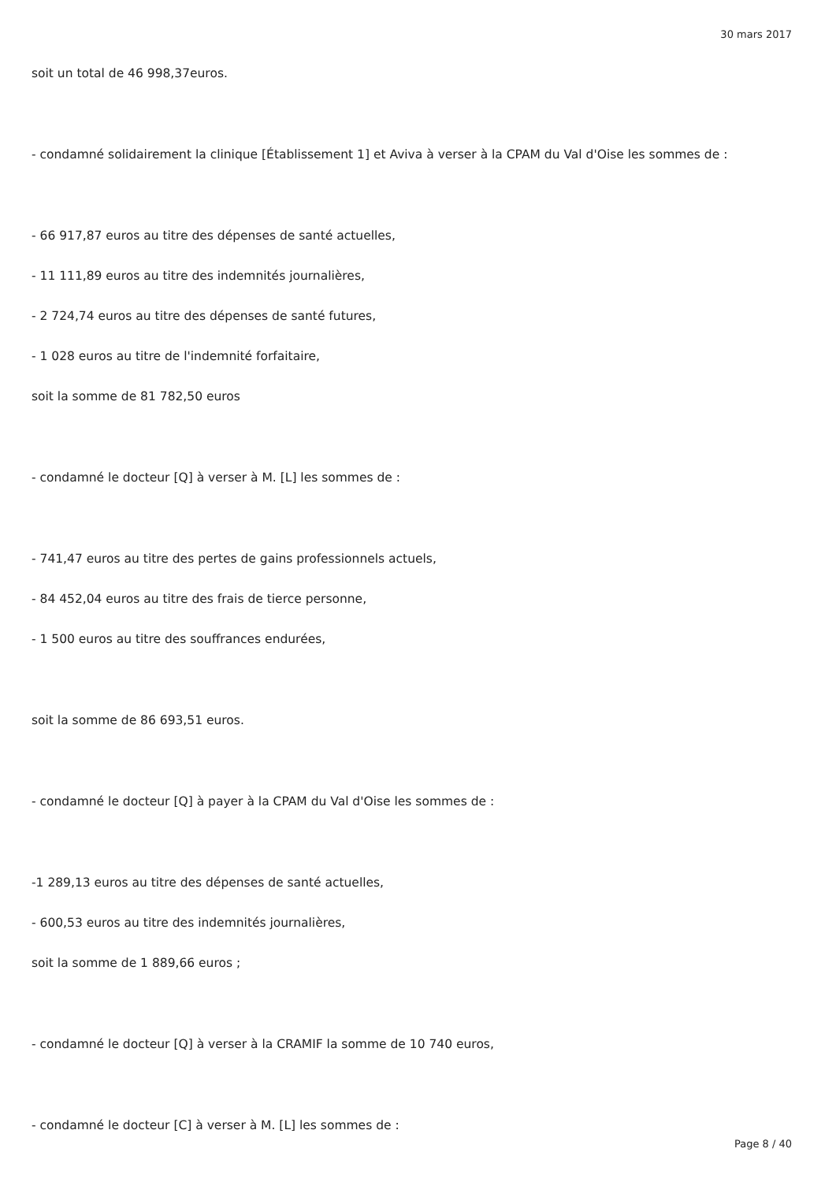30 mars 2017
soit un total de 46 998,37euros.
- condamné solidairement la clinique [Établissement 1] et Aviva à verser à la CPAM du Val d'Oise les sommes de :
- 66 917,87 euros au titre des dépenses de santé actuelles,
- 11 111,89 euros au titre des indemnités journalières,
- 2 724,74 euros au titre des dépenses de santé futures,
- 1 028 euros au titre de l'indemnité forfaitaire,
soit la somme de 81 782,50 euros
- condamné le docteur [Q] à verser à M. [L] les sommes de :
- 741,47 euros au titre des pertes de gains professionnels actuels,
- 84 452,04 euros au titre des frais de tierce personne,
- 1 500 euros au titre des souffrances endurées,
soit la somme de 86 693,51 euros.
- condamné le docteur [Q] à payer à la CPAM du Val d'Oise les sommes de :
-1 289,13 euros au titre des dépenses de santé actuelles,
- 600,53 euros au titre des indemnités journalières,
soit la somme de 1 889,66 euros ;
- condamné le docteur [Q] à verser à la CRAMIF la somme de 10 740 euros,
- condamné le docteur [C] à verser à M. [L] les sommes de :
Page 8 / 40